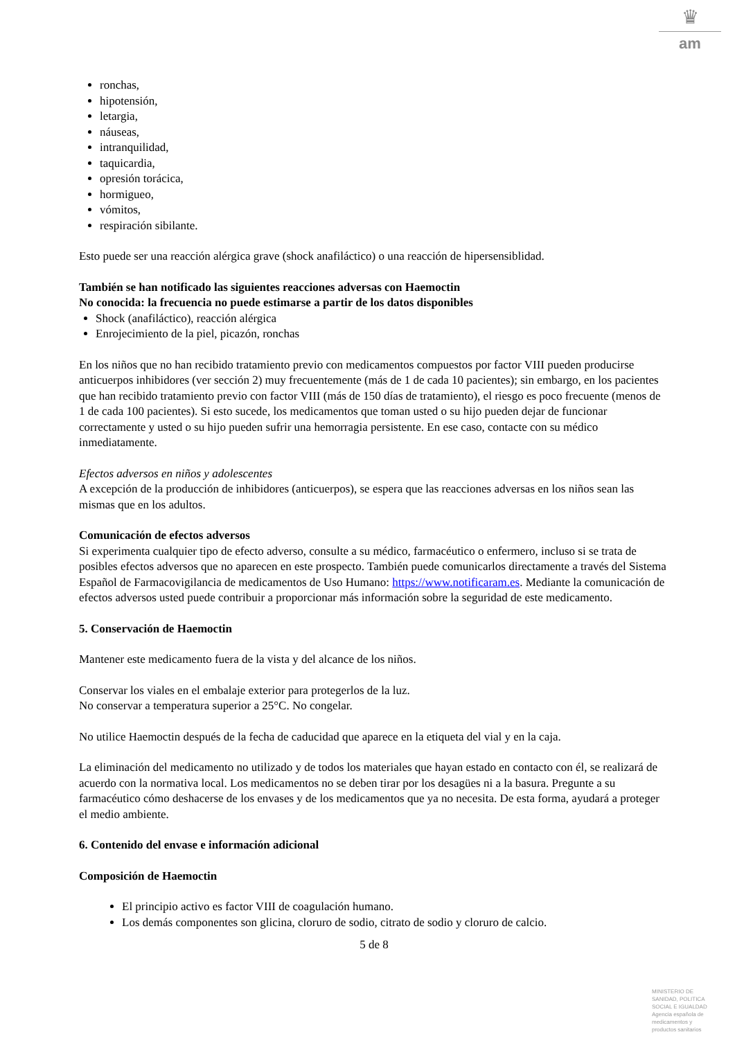♛
am
ronchas,
hipotensión,
letargia,
náuseas,
intranquilidad,
taquicardia,
opresión torácica,
hormigueo,
vómitos,
respiración sibilante.
Esto puede ser una reacción alérgica grave (shock anafiláctico) o una reacción de hipersensiblidad.
También se han notificado las siguientes reacciones adversas con Haemoctin
No conocida: la frecuencia no puede estimarse a partir de los datos disponibles
Shock (anafiláctico), reacción alérgica
Enrojecimiento de la piel, picazón, ronchas
En los niños que no han recibido tratamiento previo con medicamentos compuestos por factor VIII pueden producirse anticuerpos inhibidores (ver sección 2) muy frecuentemente (más de 1 de cada 10 pacientes); sin embargo, en los pacientes que han recibido tratamiento previo con factor VIII (más de 150 días de tratamiento), el riesgo es poco frecuente (menos de 1 de cada 100 pacientes). Si esto sucede, los medicamentos que toman usted o su hijo pueden dejar de funcionar correctamente y usted o su hijo pueden sufrir una hemorragia persistente. En ese caso, contacte con su médico inmediatamente.
Efectos adversos en niños y adolescentes
A excepción de la producción de inhibidores (anticuerpos), se espera que las reacciones adversas en los niños sean las mismas que en los adultos.
Comunicación de efectos adversos
Si experimenta cualquier tipo de efecto adverso, consulte a su médico, farmacéutico o enfermero, incluso si se trata de posibles efectos adversos que no aparecen en este prospecto. También puede comunicarlos directamente a través del Sistema Español de Farmacovigilancia de medicamentos de Uso Humano: https://www.notificaram.es. Mediante la comunicación de efectos adversos usted puede contribuir a proporcionar más información sobre la seguridad de este medicamento.
5. Conservación de Haemoctin
Mantener este medicamento fuera de la vista y del alcance de los niños.
Conservar los viales en el embalaje exterior para protegerlos de la luz.
No conservar a temperatura superior a 25°C. No congelar.
No utilice Haemoctin después de la fecha de caducidad que aparece en la etiqueta del vial y en la caja.
La eliminación del medicamento no utilizado y de todos los materiales que hayan estado en contacto con él, se realizará de acuerdo con la normativa local. Los medicamentos no se deben tirar por los desagües ni a la basura. Pregunte a su farmacéutico cómo deshacerse de los envases y de los medicamentos que ya no necesita. De esta forma, ayudará a proteger el medio ambiente.
6. Contenido del envase e información adicional
Composición de Haemoctin
El principio activo es factor VIII de coagulación humano.
Los demás componentes son glicina, cloruro de sodio, citrato de sodio y cloruro de calcio.
5 de 8
MINISTERIO DE
SANIDAD, POLITICA
SOCIAL E IGUALDAD
Agencia española de
medicamentos y
productos sanitarios